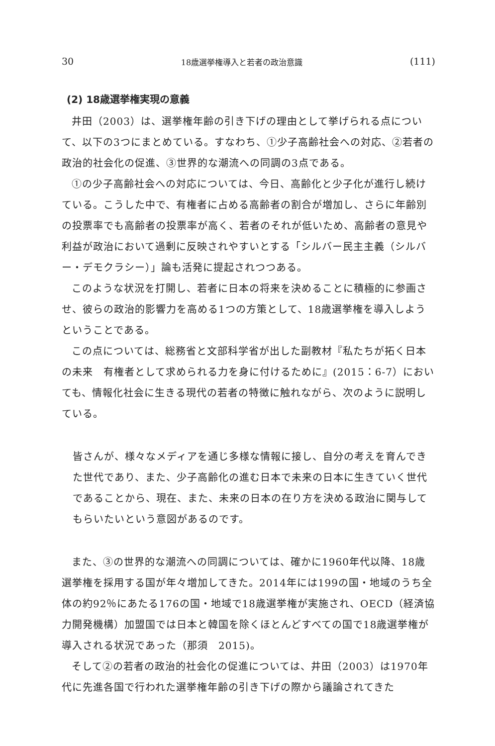30 18歳選挙権導入と若者の政治意識 (111)
(2) 18歳選挙権実現の意義
井田（2003）は、選挙権年齢の引き下げの理由として挙げられる点について、以下の3つにまとめている。すなわち、①少子高齢社会への対応、②若者の政治的社会化の促進、③世界的な潮流への同調の3点である。
①の少子高齢社会への対応については、今日、高齢化と少子化が進行し続けている。こうした中で、有権者に占める高齢者の割合が増加し、さらに年齢別の投票率でも高齢者の投票率が高く、若者のそれが低いため、高齢者の意見や利益が政治において過剰に反映されやすいとする「シルバー民主主義（シルバー・デモクラシー）」論も活発に提起されつつある。
このような状況を打開し、若者に日本の将来を決めることに積極的に参画させ、彼らの政治的影響力を高める1つの方策として、18歳選挙権を導入しようということである。
この点については、総務省と文部科学省が出した副教材『私たちが拓く日本の未来　有権者として求められる力を身に付けるために』(2015：6-7）においても、情報化社会に生きる現代の若者の特徴に触れながら、次のように説明している。
皆さんが、様々なメディアを通じ多様な情報に接し、自分の考えを育んできた世代であり、また、少子高齢化の進む日本で未来の日本に生きていく世代であることから、現在、また、未来の日本の在り方を決める政治に関与してもらいたいという意図があるのです。
また、③の世界的な潮流への同調については、確かに1960年代以降、18歳選挙権を採用する国が年々増加してきた。2014年には199の国・地域のうち全体の約92％にあたる176の国・地域で18歳選挙権が実施され、OECD（経済協力開発機構）加盟国では日本と韓国を除くほとんどすべての国で18歳選挙権が導入される状況であった（那須　2015)。
そして②の若者の政治的社会化の促進については、井田（2003）は1970年代に先進各国で行われた選挙権年齢の引き下げの際から議論されてきた